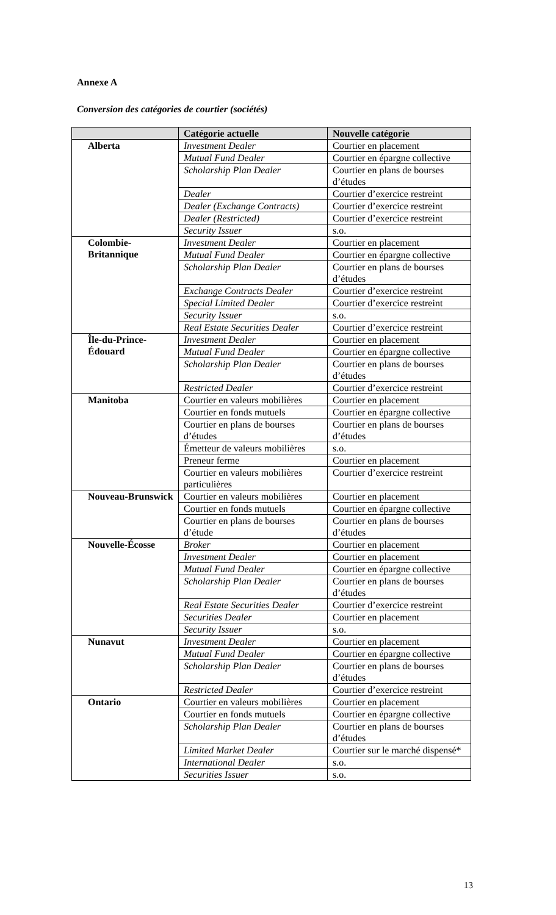Annexe A
Conversion des catégories de courtier (sociétés)
| | Catégorie actuelle | Nouvelle catégorie |
| --- | --- | --- |
| Alberta | Investment Dealer | Courtier en placement |
| | Mutual Fund Dealer | Courtier en épargne collective |
| | Scholarship Plan Dealer | Courtier en plans de bourses d’études |
| | Dealer | Courtier d’exercice restreint |
| | Dealer (Exchange Contracts) | Courtier d’exercice restreint |
| | Dealer (Restricted) | Courtier d’exercice restreint |
| | Security Issuer | s.o. |
| Colombie-Britannique | Investment Dealer | Courtier en placement |
| | Mutual Fund Dealer | Courtier en épargne collective |
| | Scholarship Plan Dealer | Courtier en plans de bourses d’études |
| | Exchange Contracts Dealer | Courtier d’exercice restreint |
| | Special Limited Dealer | Courtier d’exercice restreint |
| | Security Issuer | s.o. |
| | Real Estate Securities Dealer | Courtier d’exercice restreint |
| Île-du-Prince-Édouard | Investment Dealer | Courtier en placement |
| | Mutual Fund Dealer | Courtier en épargne collective |
| | Scholarship Plan Dealer | Courtier en plans de bourses d’études |
| | Restricted Dealer | Courtier d’exercice restreint |
| Manitoba | Courtier en valeurs mobilières | Courtier en placement |
| | Courtier en fonds mutuels | Courtier en épargne collective |
| | Courtier en plans de bourses d’études | Courtier en plans de bourses d’études |
| | Émetteur de valeurs mobilières | s.o. |
| | Preneur ferme | Courtier en placement |
| | Courtier en valeurs mobilières particulières | Courtier d’exercice restreint |
| Nouveau-Brunswick | Courtier en valeurs mobilières | Courtier en placement |
| | Courtier en fonds mutuels | Courtier en épargne collective |
| | Courtier en plans de bourses d’étude | Courtier en plans de bourses d’études |
| Nouvelle-Écosse | Broker | Courtier en placement |
| | Investment Dealer | Courtier en placement |
| | Mutual Fund Dealer | Courtier en épargne collective |
| | Scholarship Plan Dealer | Courtier en plans de bourses d’études |
| | Real Estate Securities Dealer | Courtier d’exercice restreint |
| | Securities Dealer | Courtier en placement |
| | Security Issuer | s.o. |
| Nunavut | Investment Dealer | Courtier en placement |
| | Mutual Fund Dealer | Courtier en épargne collective |
| | Scholarship Plan Dealer | Courtier en plans de bourses d’études |
| | Restricted Dealer | Courtier d’exercice restreint |
| Ontario | Courtier en valeurs mobilières | Courtier en placement |
| | Courtier en fonds mutuels | Courtier en épargne collective |
| | Scholarship Plan Dealer | Courtier en plans de bourses d’études |
| | Limited Market Dealer | Courtier sur le marché dispensé* |
| | International Dealer | s.o. |
| | Securities Issuer | s.o. |
13